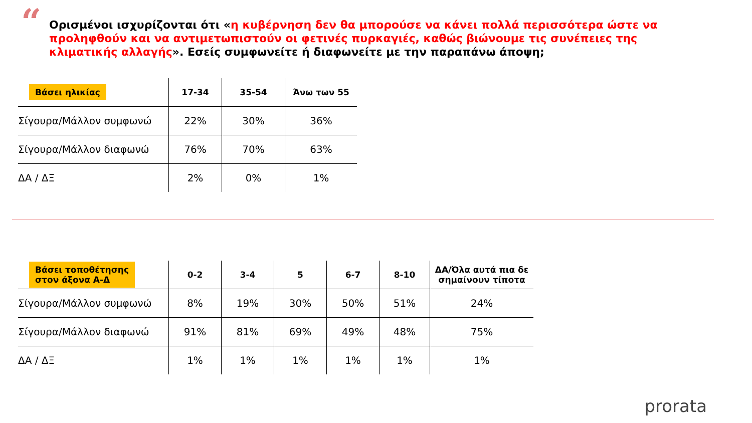“
Ορισμένοι ισχυρίζονται ότι «η κυβέρνηση δεν θα μπορούσε να κάνει πολλά περισσότερα ώστε να προληφθούν και να αντιμετωπιστούν οι φετινές πυρκαγιές, καθώς βιώνουμε τις συνέπειες της κλιματικής αλλαγής». Εσείς συμφωνείτε ή διαφωνείτε με την παραπάνω άποψη;
| Βάσει ηλικίας | 17-34 | 35-54 | Άνω των 55 |
| --- | --- | --- | --- |
| Σίγουρα/Μάλλον συμφωνώ | 22% | 30% | 36% |
| Σίγουρα/Μάλλον διαφωνώ | 76% | 70% | 63% |
| ΔΑ / ΔΞ | 2% | 0% | 1% |
| Βάσει τοποθέτησης στον άξονα Α-Δ | 0-2 | 3-4 | 5 | 6-7 | 8-10 | ΔΑ/Όλα αυτά πια δε σημαίνουν τίποτα |
| --- | --- | --- | --- | --- | --- | --- |
| Σίγουρα/Μάλλον συμφωνώ | 8% | 19% | 30% | 50% | 51% | 24% |
| Σίγουρα/Μάλλον διαφωνώ | 91% | 81% | 69% | 49% | 48% | 75% |
| ΔΑ / ΔΞ | 1% | 1% | 1% | 1% | 1% | 1% |
prorata